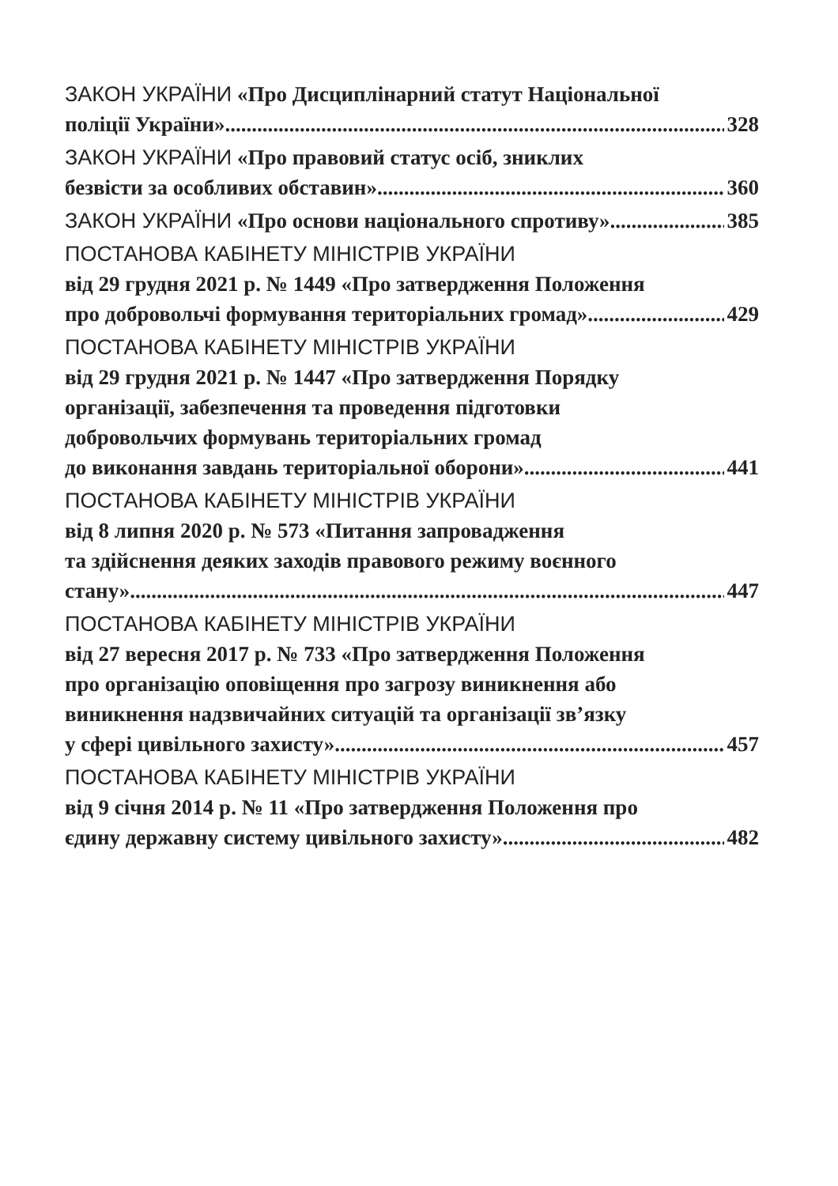ЗАКОН УКРАЇНИ «Про Дисциплінарний статут Національної
поліції України» 328
ЗАКОН УКРАЇНИ «Про правовий статус осіб, зниклих
безвісти за особливих обставин» 360
ЗАКОН УКРАЇНИ «Про основи національного спротиву» 385
ПОСТАНОВА КАБІНЕТУ МІНІСТРІВ УКРАЇНИ
від 29 грудня 2021 р. № 1449 «Про затвердження Положення
про добровольчі формування територіальних громад» 429
ПОСТАНОВА КАБІНЕТУ МІНІСТРІВ УКРАЇНИ
від 29 грудня 2021 р. № 1447 «Про затвердження Порядку
організації, забезпечення та проведення підготовки
добровольчих формувань територіальних громад
до виконання завдань територіальної оборони» 441
ПОСТАНОВА КАБІНЕТУ МІНІСТРІВ УКРАЇНИ
від 8 липня 2020 р. № 573 «Питання запровадження
та здійснення деяких заходів правового режиму воєнного
стану» 447
ПОСТАНОВА КАБІНЕТУ МІНІСТРІВ УКРАЇНИ
від 27 вересня 2017 р. № 733 «Про затвердження Положення
про організацію оповіщення про загрозу виникнення або
виникнення надзвичайних ситуацій та організації зв’язку
у сфері цивільного захисту» 457
ПОСТАНОВА КАБІНЕТУ МІНІСТРІВ УКРАЇНИ
від 9 січня 2014 р. № 11 «Про затвердження Положення про
єдину державну систему цивільного захисту» 482